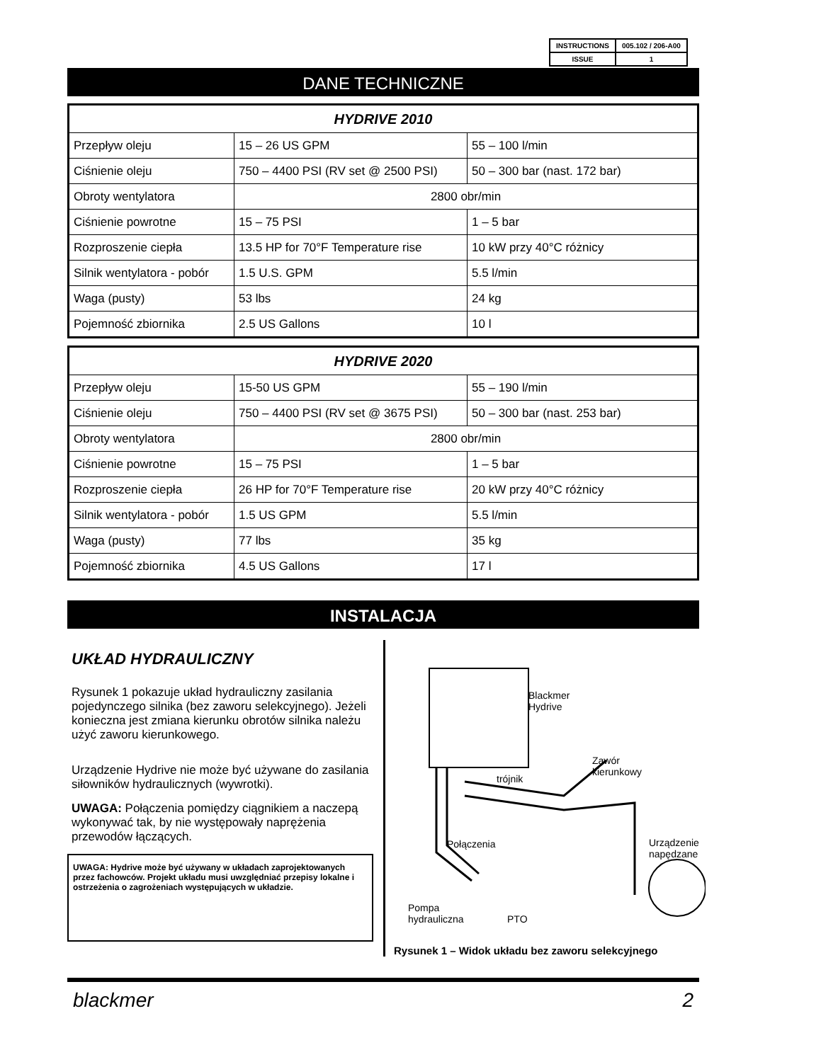| INSTRUCTIONS | 005.102 / 206-A00 |
| ISSUE | 1 |
DANE TECHNICZNE
| HYDRIVE 2010 | | |
| --- | --- | --- |
| Przepływ oleju | 15 – 26 US GPM | 55 – 100 l/min |
| Ciśnienie oleju | 750 – 4400 PSI (RV set @ 2500 PSI) | 50 – 300 bar (nast. 172 bar) |
| Obroty wentylatora | 2800 obr/min | |
| Ciśnienie powrotne | 15 – 75 PSI | 1 – 5 bar |
| Rozproszenie ciepła | 13.5 HP for 70°F Temperature rise | 10 kW przy 40°C różnicy |
| Silnik wentylatora - pobór | 1.5 U.S. GPM | 5.5 l/min |
| Waga (pusty) | 53 lbs | 24 kg |
| Pojemność zbiornika | 2.5 US Gallons | 10 l |
| HYDRIVE 2020 | | |
| --- | --- | --- |
| Przepływ oleju | 15-50 US GPM | 55 – 190 l/min |
| Ciśnienie oleju | 750 – 4400 PSI (RV set @ 3675 PSI) | 50 – 300 bar (nast. 253 bar) |
| Obroty wentylatora | 2800 obr/min | |
| Ciśnienie powrotne | 15 – 75 PSI | 1 – 5 bar |
| Rozproszenie ciepła | 26 HP for 70°F Temperature rise | 20 kW przy 40°C różnicy |
| Silnik wentylatora - pobór | 1.5 US GPM | 5.5 l/min |
| Waga (pusty) | 77 lbs | 35 kg |
| Pojemność zbiornika | 4.5 US Gallons | 17 l |
INSTALACJA
UKŁAD HYDRAULICZNY
Rysunek 1 pokazuje układ hydrauliczny zasilania pojedynczego silnika (bez zaworu selekcyjnego). Jeżeli konieczna jest zmiana kierunku obrotów silnika należu użyć zaworu kierunkowego.
Urządzenie Hydrive nie może być używane do zasilania siłowników hydraulicznych (wywrotki).
UWAGA: Połączenia pomiędzy ciągnikiem a naczepą wykonywać tak, by nie występowały naprężenia przewodów łączących.
UWAGA: Hydrive może być używany w układach zaprojektowanych przez fachowców. Projekt układu musi uwzględniać przepisy lokalne i ostrzeżenia o zagrożeniach występujących w układzie.
Blackmer
Hydrive
Zawór
kierunkowy
trójnik
Połączenia Urządzenie
napędzane
Pompa
hydrauliczna PTO
Rysunek 1 – Widok układu bez zaworu selekcyjnego
blackmer 2